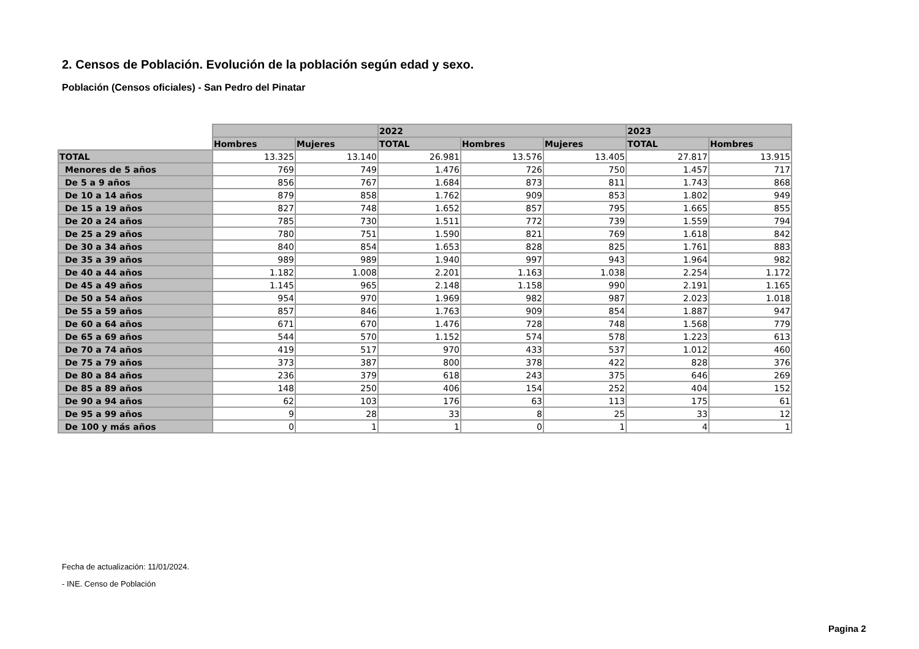2. Censos de Población. Evolución de la población según edad y sexo.
Población (Censos oficiales) - San Pedro del Pinatar
| | | | 2022 | | | 2023 | |
| --- | --- | --- | --- | --- | --- | --- | --- |
| | Hombres | Mujeres | TOTAL | Hombres | Mujeres | TOTAL | Hombres |
| TOTAL | 13.325 | 13.140 | 26.981 | 13.576 | 13.405 | 27.817 | 13.915 |
| Menores de 5 años | 769 | 749 | 1.476 | 726 | 750 | 1.457 | 717 |
| De 5 a 9 años | 856 | 767 | 1.684 | 873 | 811 | 1.743 | 868 |
| De 10 a 14 años | 879 | 858 | 1.762 | 909 | 853 | 1.802 | 949 |
| De 15 a 19 años | 827 | 748 | 1.652 | 857 | 795 | 1.665 | 855 |
| De 20 a 24 años | 785 | 730 | 1.511 | 772 | 739 | 1.559 | 794 |
| De 25 a 29 años | 780 | 751 | 1.590 | 821 | 769 | 1.618 | 842 |
| De 30 a 34 años | 840 | 854 | 1.653 | 828 | 825 | 1.761 | 883 |
| De 35 a 39 años | 989 | 989 | 1.940 | 997 | 943 | 1.964 | 982 |
| De 40 a 44 años | 1.182 | 1.008 | 2.201 | 1.163 | 1.038 | 2.254 | 1.172 |
| De 45 a 49 años | 1.145 | 965 | 2.148 | 1.158 | 990 | 2.191 | 1.165 |
| De 50 a 54 años | 954 | 970 | 1.969 | 982 | 987 | 2.023 | 1.018 |
| De 55 a 59 años | 857 | 846 | 1.763 | 909 | 854 | 1.887 | 947 |
| De 60 a 64 años | 671 | 670 | 1.476 | 728 | 748 | 1.568 | 779 |
| De 65 a 69 años | 544 | 570 | 1.152 | 574 | 578 | 1.223 | 613 |
| De 70 a 74 años | 419 | 517 | 970 | 433 | 537 | 1.012 | 460 |
| De 75 a 79 años | 373 | 387 | 800 | 378 | 422 | 828 | 376 |
| De 80 a 84 años | 236 | 379 | 618 | 243 | 375 | 646 | 269 |
| De 85 a 89 años | 148 | 250 | 406 | 154 | 252 | 404 | 152 |
| De 90 a 94 años | 62 | 103 | 176 | 63 | 113 | 175 | 61 |
| De 95 a 99 años | 9 | 28 | 33 | 8 | 25 | 33 | 12 |
| De 100 y más años | 0 | 1 | 1 | 0 | 1 | 4 | 1 |
Fecha de actualización: 11/01/2024.
- INE. Censo de Población
Pagina 2